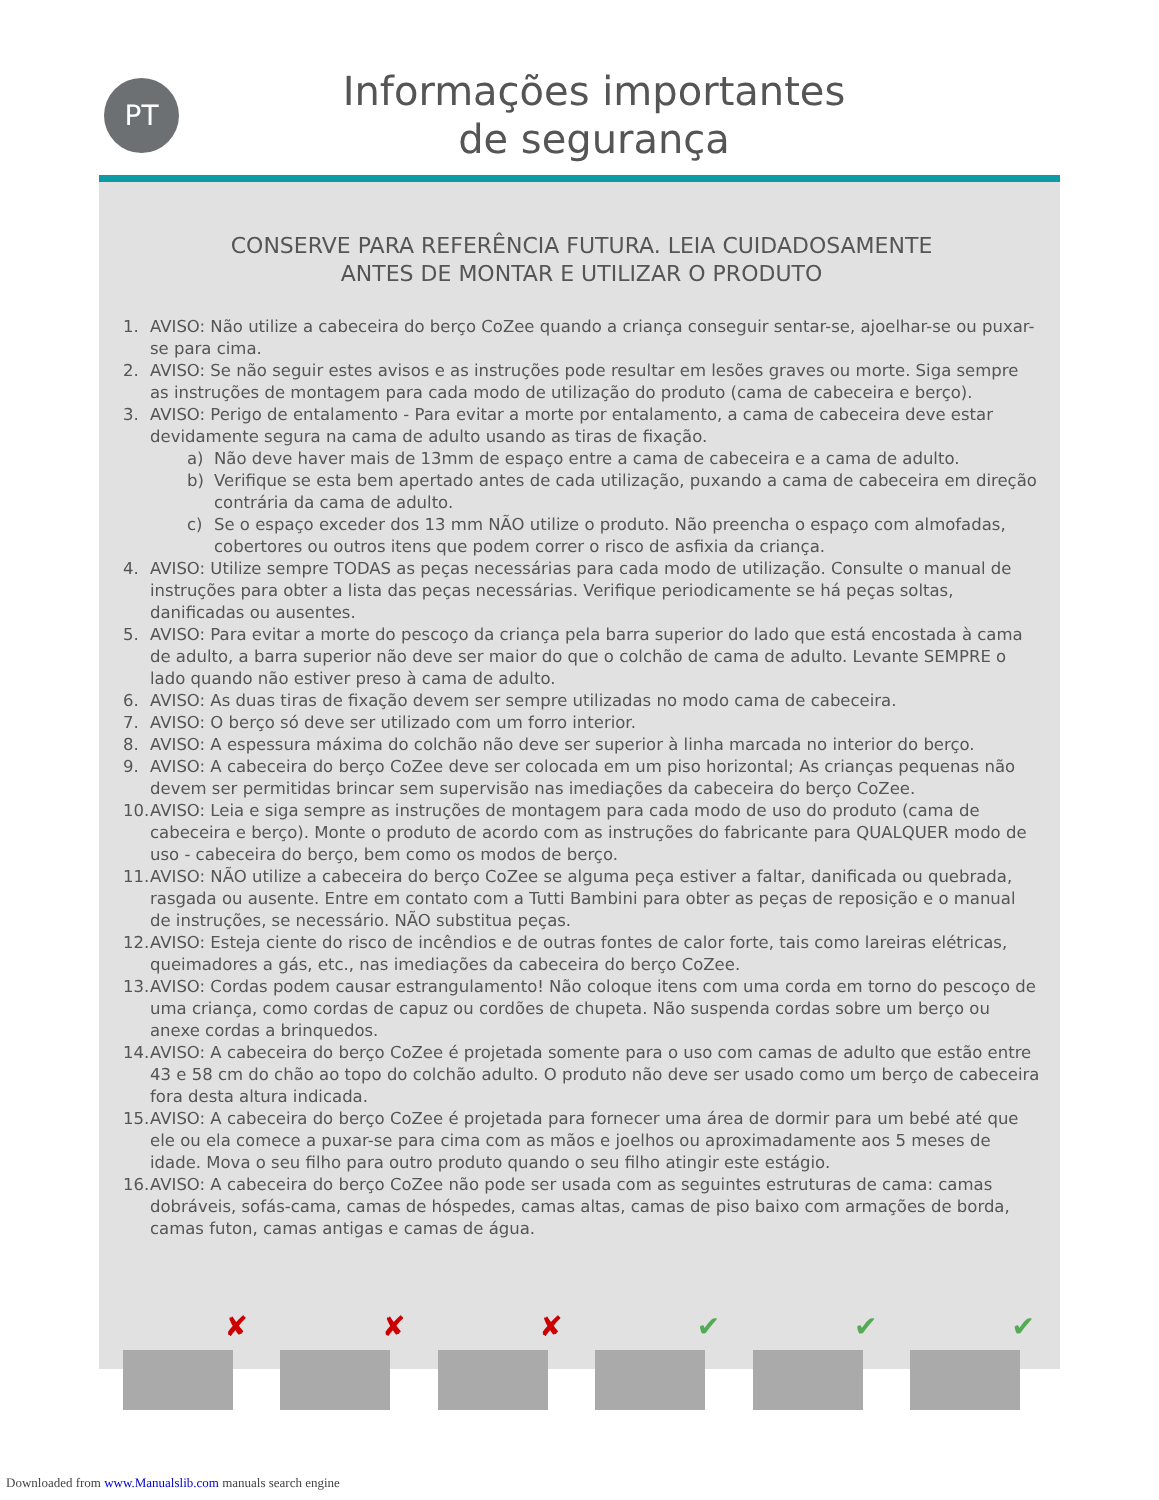PT
Informações importantes
de segurança
CONSERVE PARA REFERÊNCIA FUTURA. LEIA CUIDADOSAMENTE
ANTES DE MONTAR E UTILIZAR O PRODUTO
1. AVISO: Não utilize a cabeceira do berço CoZee quando a criança conseguir sentar-se, ajoelhar-se ou puxar-se para cima.
2. AVISO: Se não seguir estes avisos e as instruções pode resultar em lesões graves ou morte. Siga sempre as instruções de montagem para cada modo de utilização do produto (cama de cabeceira e berço).
3. AVISO: Perigo de entalamento - Para evitar a morte por entalamento, a cama de cabeceira deve estar devidamente segura na cama de adulto usando as tiras de fixação.
a) Não deve haver mais de 13mm de espaço entre a cama de cabeceira e a cama de adulto.
b) Verifique se esta bem apertado antes de cada utilização, puxando a cama de cabeceira em direção contrária da cama de adulto.
c) Se o espaço exceder dos 13 mm NÃO utilize o produto. Não preencha o espaço com almofadas, cobertores ou outros itens que podem correr o risco de asfixia da criança.
4. AVISO: Utilize sempre TODAS as peças necessárias para cada modo de utilização. Consulte o manual de instruções para obter a lista das peças necessárias. Verifique periodicamente se há peças soltas, danificadas ou ausentes.
5. AVISO: Para evitar a morte do pescoço da criança pela barra superior do lado que está encostada à cama de adulto, a barra superior não deve ser maior do que o colchão de cama de adulto. Levante SEMPRE o lado quando não estiver preso à cama de adulto.
6. AVISO: As duas tiras de fixação devem ser sempre utilizadas no modo cama de cabeceira.
7. AVISO: O berço só deve ser utilizado com um forro interior.
8. AVISO: A espessura máxima do colchão não deve ser superior à linha marcada no interior do berço.
9. AVISO: A cabeceira do berço CoZee deve ser colocada em um piso horizontal; As crianças pequenas não devem ser permitidas brincar sem supervisão nas imediações da cabeceira do berço CoZee.
10. AVISO: Leia e siga sempre as instruções de montagem para cada modo de uso do produto (cama de cabeceira e berço). Monte o produto de acordo com as instruções do fabricante para QUALQUER modo de uso - cabeceira do berço, bem como os modos de berço.
11. AVISO: NÃO utilize a cabeceira do berço CoZee se alguma peça estiver a faltar, danificada ou quebrada, rasgada ou ausente. Entre em contato com a Tutti Bambini para obter as peças de reposição e o manual de instruções, se necessário. NÃO substitua peças.
12. AVISO: Esteja ciente do risco de incêndios e de outras fontes de calor forte, tais como lareiras elétricas, queimadores a gás, etc., nas imediações da cabeceira do berço CoZee.
13. AVISO: Cordas podem causar estrangulamento! Não coloque itens com uma corda em torno do pescoço de uma criança, como cordas de capuz ou cordões de chupeta. Não suspenda cordas sobre um berço ou anexe cordas a brinquedos.
14. AVISO: A cabeceira do berço CoZee é projetada somente para o uso com camas de adulto que estão entre 43 e 58 cm do chão ao topo do colchão adulto. O produto não deve ser usado como um berço de cabeceira fora desta altura indicada.
15. AVISO: A cabeceira do berço CoZee é projetada para fornecer uma área de dormir para um bebé até que ele ou ela comece a puxar-se para cima com as mãos e joelhos ou aproximadamente aos 5 meses de idade. Mova o seu filho para outro produto quando o seu filho atingir este estágio.
16. AVISO: A cabeceira do berço CoZee não pode ser usada com as seguintes estruturas de cama: camas dobráveis, sofás-cama, camas de hóspedes, camas altas, camas de piso baixo com armações de borda, camas futon, camas antigas e camas de água.
✘
✘
✘
✔
✔
✔
Downloaded from www.Manualslib.com manuals search engine